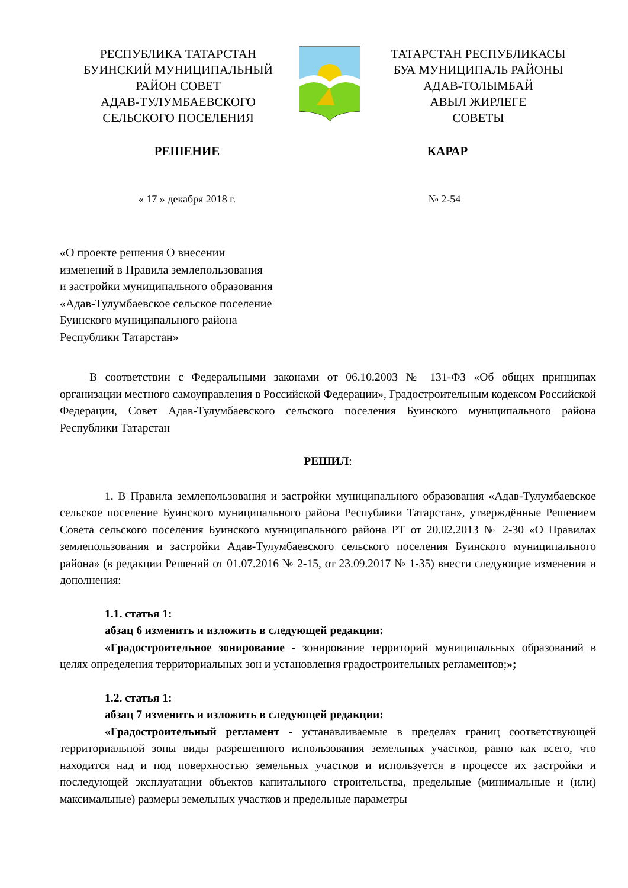РЕСПУБЛИКА ТАТАРСТАН
БУИНСКИЙ МУНИЦИПАЛЬНЫЙ
РАЙОН СОВЕТ
АДАВ-ТУЛУМБАЕВСКОГО
СЕЛЬСКОГО ПОСЕЛЕНИЯ
ТАТАРСТАН РЕСПУБЛИКАСЫ
БУА МУНИЦИПАЛЬ РАЙОНЫ
АДАВ-ТОЛЫМБАЙ
АВЫЛ ЖИРЛЕГЕ
СОВЕТЫ
РЕШЕНИЕ КАРАР
« 17 » декабря 2018 г. № 2-54
«О проекте решения О внесении
изменений в Правила землепользования
и застройки муниципального образования
«Адав-Тулумбаевское сельское поселение
Буинского муниципального района
Республики Татарстан»
В соответствии с Федеральными законами от 06.10.2003 № 131-ФЗ «Об общих принципах организации местного самоуправления в Российской Федерации», Градостроительным кодексом Российской Федерации, Совет Адав-Тулумбаевского сельского поселения Буинского муниципального района Республики Татарстан
РЕШИЛ:
1. В Правила землепользования и застройки муниципального образования «Адав-Тулумбаевское сельское поселение Буинского муниципального района Республики Татарстан», утверждённые Решением Совета сельского поселения Буинского муниципального района РТ от 20.02.2013 № 2-30 «О Правилах землепользования и застройки Адав-Тулумбаевского сельского поселения Буинского муниципального района» (в редакции Решений от 01.07.2016 № 2-15, от 23.09.2017 № 1-35) внести следующие изменения и дополнения:
1.1. статья 1:
абзац 6 изменить и изложить в следующей редакции:
«Градостроительное зонирование - зонирование территорий муниципальных образований в целях определения территориальных зон и установления градостроительных регламентов;»;
1.2. статья 1:
абзац 7 изменить и изложить в следующей редакции:
«Градостроительный регламент - устанавливаемые в пределах границ соответствующей территориальной зоны виды разрешенного использования земельных участков, равно как всего, что находится над и под поверхностью земельных участков и используется в процессе их застройки и последующей эксплуатации объектов капитального строительства, предельные (минимальные и (или) максимальные) размеры земельных участков и предельные параметры